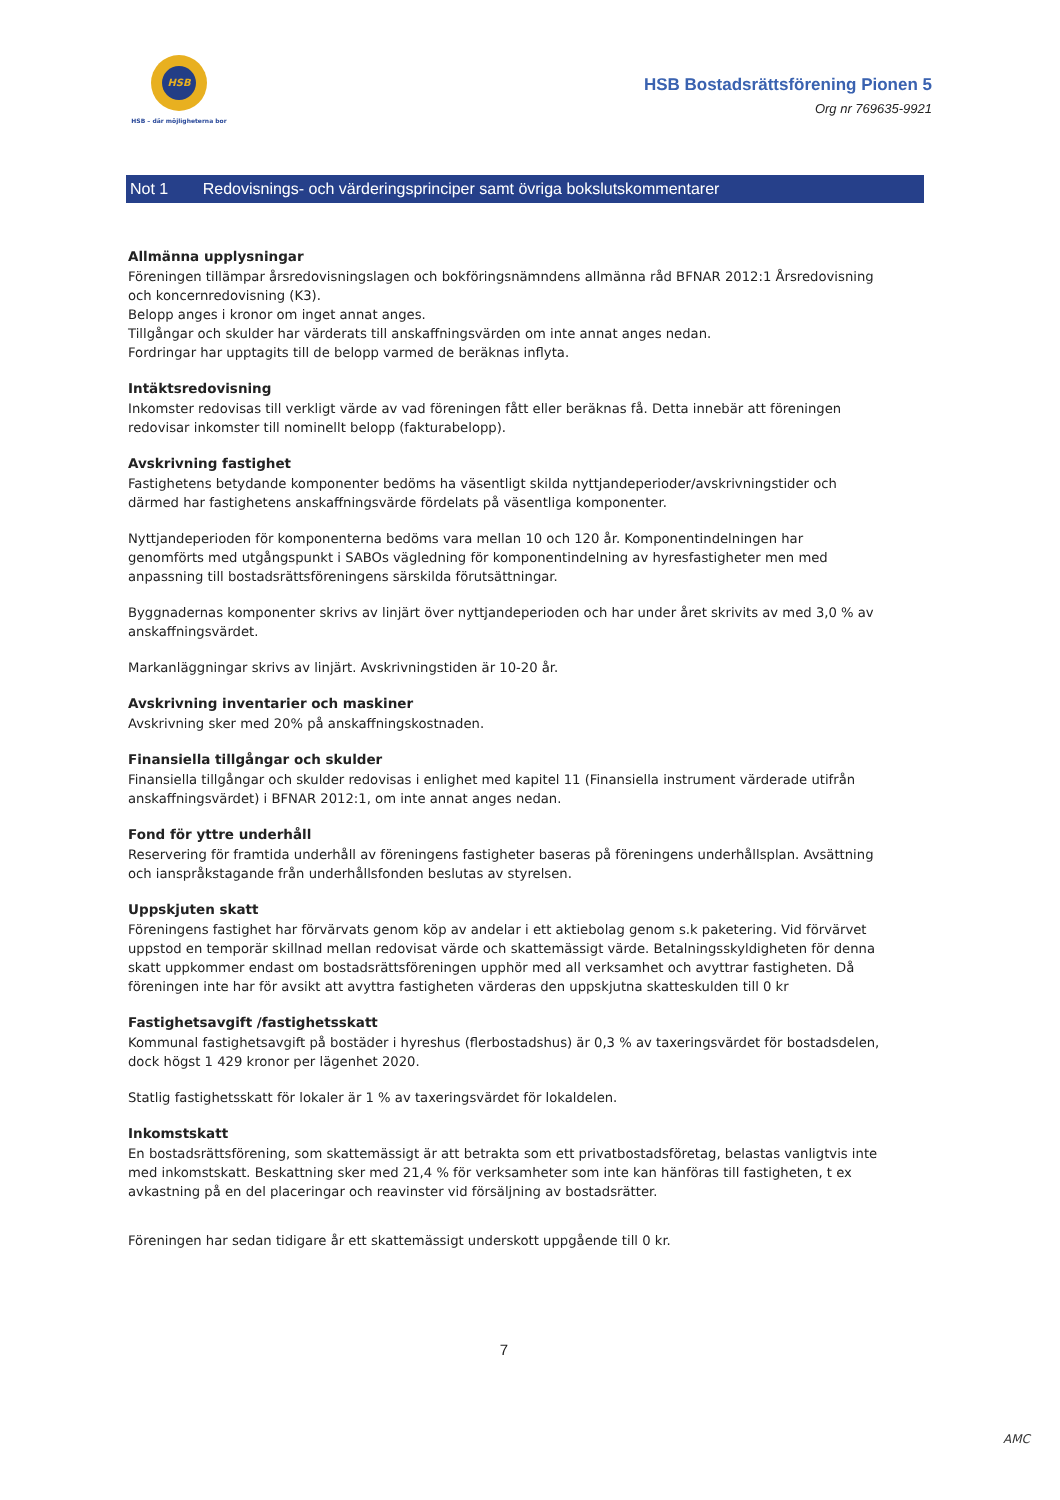HSB
HSB – där möjligheterna bor
HSB Bostadsrättsförening Pionen 5
Org nr 769635-9921
Not 1 Redovisnings- och värderingsprinciper samt övriga bokslutskommentarer
Allmänna upplysningar
Föreningen tillämpar årsredovisningslagen och bokföringsnämndens allmänna råd BFNAR 2012:1 Årsredovisning och koncernredovisning (K3).
Belopp anges i kronor om inget annat anges.
Tillgångar och skulder har värderats till anskaffningsvärden om inte annat anges nedan.
Fordringar har upptagits till de belopp varmed de beräknas inflyta.
Intäktsredovisning
Inkomster redovisas till verkligt värde av vad föreningen fått eller beräknas få. Detta innebär att föreningen redovisar inkomster till nominellt belopp (fakturabelopp).
Avskrivning fastighet
Fastighetens betydande komponenter bedöms ha väsentligt skilda nyttjandeperioder/avskrivningstider och därmed har fastighetens anskaffningsvärde fördelats på väsentliga komponenter.
Nyttjandeperioden för komponenterna bedöms vara mellan 10 och 120 år. Komponentindelningen har genomförts med utgångspunkt i SABOs vägledning för komponentindelning av hyresfastigheter men med anpassning till bostadsrättsföreningens särskilda förutsättningar.
Byggnadernas komponenter skrivs av linjärt över nyttjandeperioden och har under året skrivits av med 3,0 % av anskaffningsvärdet.
Markanläggningar skrivs av linjärt. Avskrivningstiden är 10-20 år.
Avskrivning inventarier och maskiner
Avskrivning sker med 20% på anskaffningskostnaden.
Finansiella tillgångar och skulder
Finansiella tillgångar och skulder redovisas i enlighet med kapitel 11 (Finansiella instrument värderade utifrån anskaffningsvärdet) i BFNAR 2012:1, om inte annat anges nedan.
Fond för yttre underhåll
Reservering för framtida underhåll av föreningens fastigheter baseras på föreningens underhållsplan. Avsättning och ianspråkstagande från underhållsfonden beslutas av styrelsen.
Uppskjuten skatt
Föreningens fastighet har förvärvats genom köp av andelar i ett aktiebolag genom s.k paketering. Vid förvärvet uppstod en temporär skillnad mellan redovisat värde och skattemässigt värde. Betalningsskyldigheten för denna skatt uppkommer endast om bostadsrättsföreningen upphör med all verksamhet och avyttrar fastigheten. Då föreningen inte har för avsikt att avyttra fastigheten värderas den uppskjutna skatteskulden till 0 kr
Fastighetsavgift /fastighetsskatt
Kommunal fastighetsavgift på bostäder i hyreshus (flerbostadshus) är 0,3 % av taxeringsvärdet för bostadsdelen, dock högst 1 429 kronor per lägenhet 2020.
Statlig fastighetsskatt för lokaler är 1 % av taxeringsvärdet för lokaldelen.
Inkomstskatt
En bostadsrättsförening, som skattemässigt är att betrakta som ett privatbostadsföretag, belastas vanligtvis inte med inkomstskatt. Beskattning sker med 21,4 % för verksamheter som inte kan hänföras till fastigheten, t ex avkastning på en del placeringar och reavinster vid försäljning av bostadsrätter.
Föreningen har sedan tidigare år ett skattemässigt underskott uppgående till 0 kr.
7
AMC